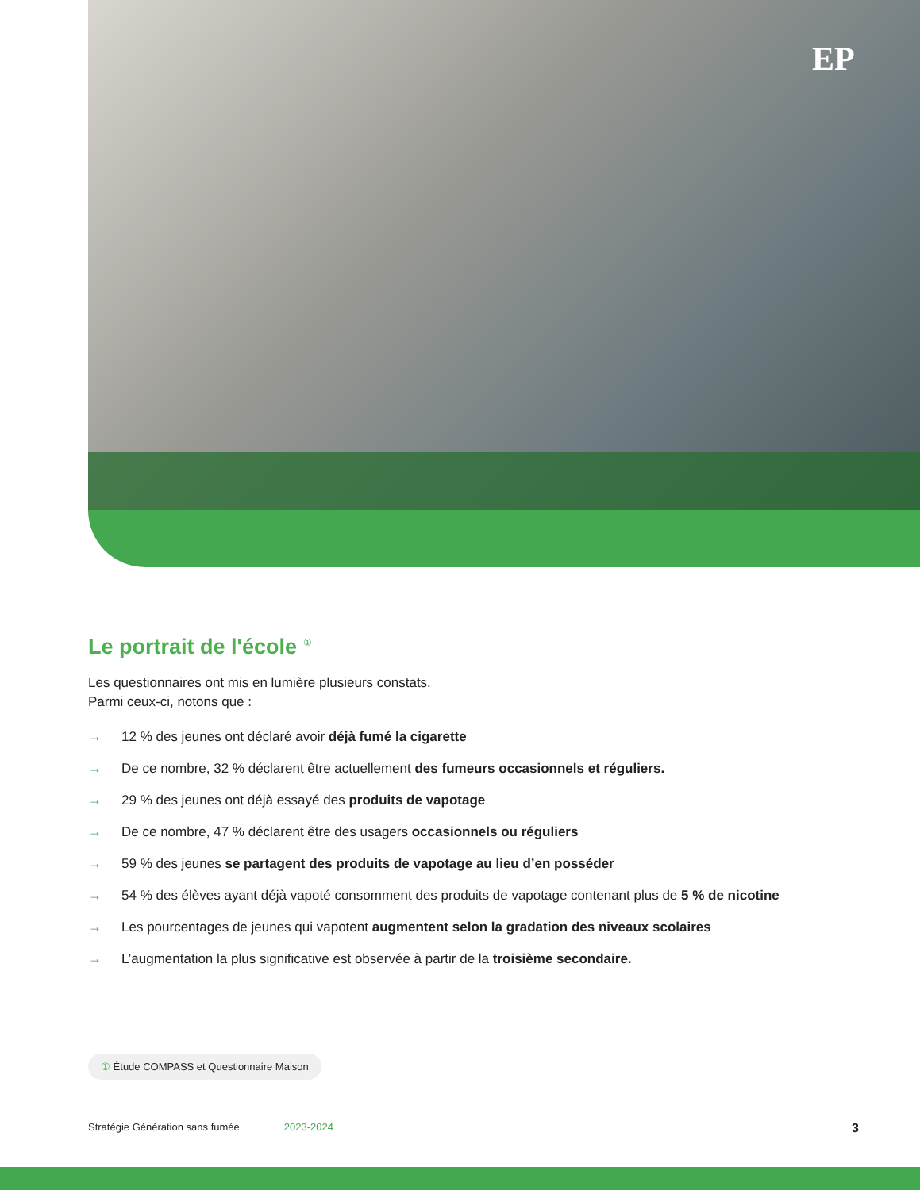EP
Le portrait de l'école <sup>①</sup>
Les questionnaires ont mis en lumière plusieurs constats.
Parmi ceux-ci, notons que :
→ 12 % des jeunes ont déclaré avoir déjà fumé la cigarette
→ De ce nombre, 32 % déclarent être actuellement des fumeurs occasionnels et réguliers.
→ 29 % des jeunes ont déjà essayé des produits de vapotage
→ De ce nombre, 47 % déclarent être des usagers occasionnels ou réguliers
→ 59 % des jeunes se partagent des produits de vapotage au lieu d’en posséder
→ 54 % des élèves ayant déjà vapoté consomment des produits de vapotage contenant plus de 5 % de nicotine
→ Les pourcentages de jeunes qui vapotent augmentent selon la gradation des niveaux scolaires
→ L’augmentation la plus significative est observée à partir de la troisième secondaire.
① Étude COMPASS et Questionnaire Maison
Stratégie Génération sans fumée 2023-2024 3